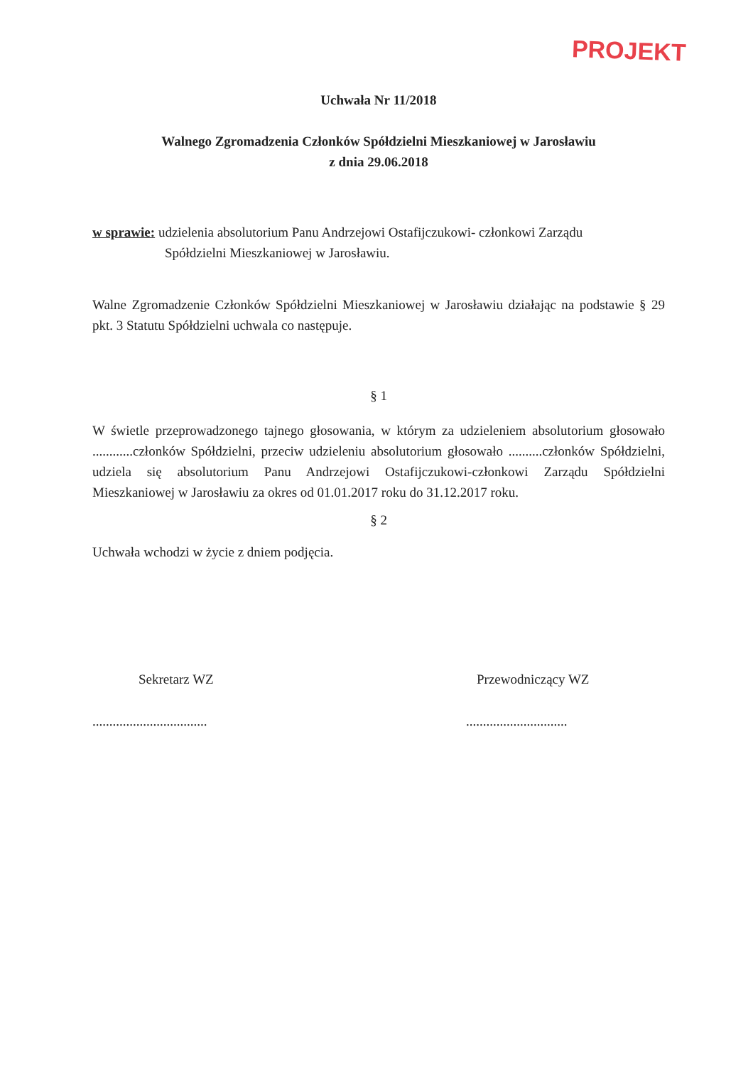PROJEKT
Uchwała Nr 11/2018
Walnego Zgromadzenia Członków Spółdzielni Mieszkaniowej w Jarosławiu
z dnia 29.06.2018
w sprawie: udzielenia absolutorium Panu Andrzejowi Ostafijczukowi- członkowi Zarządu
Spółdzielni Mieszkaniowej w Jarosławiu.
Walne Zgromadzenie Członków Spółdzielni Mieszkaniowej w Jarosławiu działając na podstawie § 29 pkt. 3 Statutu Spółdzielni uchwala co następuje.
§ 1
W świetle przeprowadzonego tajnego głosowania, w którym za udzieleniem absolutorium głosowało ............członków Spółdzielni, przeciw udzieleniu absolutorium głosowało ..........członków Spółdzielni, udziela się absolutorium Panu Andrzejowi Ostafijczukowi-członkowi Zarządu Spółdzielni Mieszkaniowej w Jarosławiu za okres od 01.01.2017 roku do 31.12.2017 roku.
§ 2
Uchwała wchodzi w życie z dniem podjęcia.
Sekretarz WZ
..................................
Przewodniczący WZ
..............................